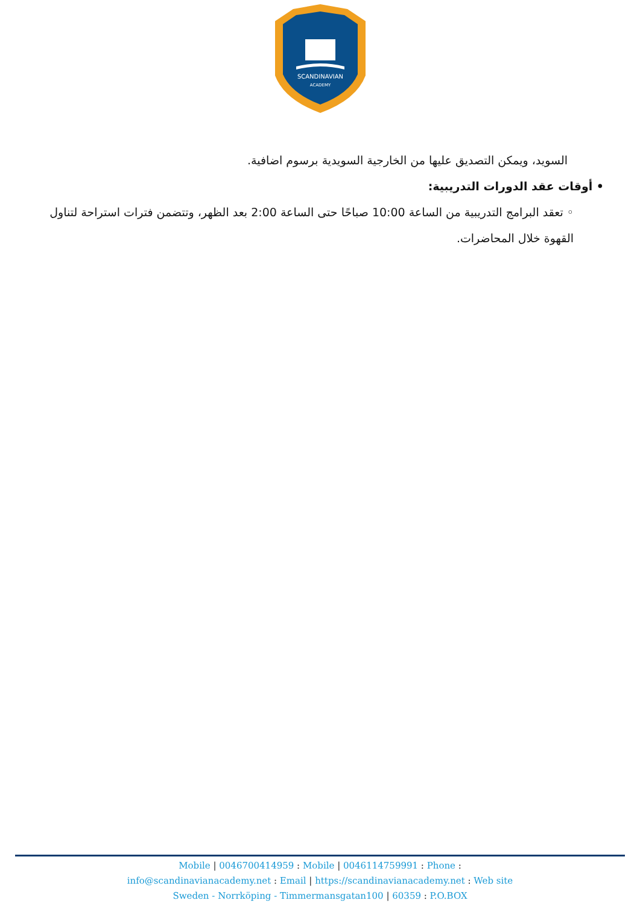SCANDINAVIAN
ACADEMY
السويد، ويمكن التصديق عليها من الخارجية السويدية برسوم اضافية.
• أوقات عقد الدورات التدريبية:
◦ تعقد البرامج التدريبية من الساعة 10:00 صباحًا حتى الساعة 2:00 بعد الظهر، وتتضمن فترات استراحة لتناول القهوة خلال المحاضرات.
Mobile | 0046700414959 : Mobile | 0046114759991 : Phone :
info@scandinavianacademy.net : Email | https://scandinavianacademy.net : Web site
Sweden - Norrköping - Timmermansgatan100 | 60359 : P.O.BOX